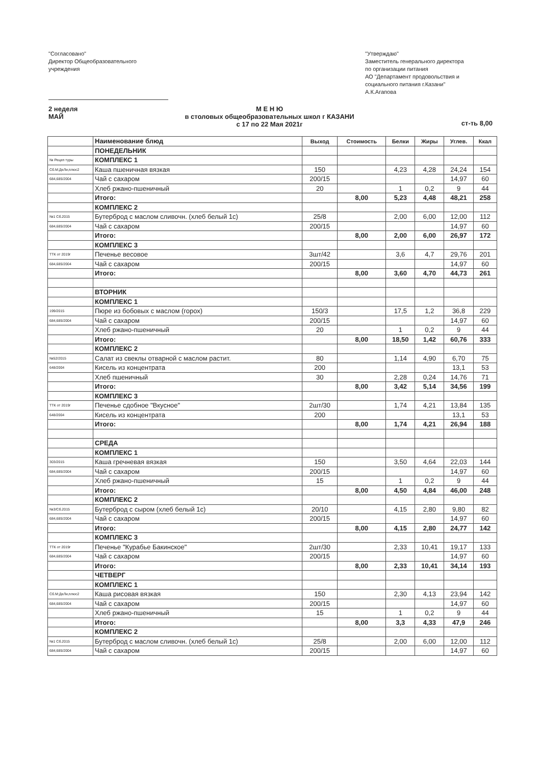"Согласовано"
Директор Общеобразовательного
учреждения
"Утверждаю"
Заместитель генерального директора
по организации питания
АО "Департамент продовольствия и социального питания г.Казани"
А.К.Агапова
2 неделя
МАЙ
М Е Н Ю
в столовых общеобразовательных школ г КАЗАНИ
с 17 по 22 Мая 2021г
ст-ть 8,00
| | Наименование блюд | Выход | Стоимость | Белки | Жиры | Углев. | Ккал |
| | ПОНЕДЕЛЬНИК | | | | | | |
| № Рецеп туры | КОМПЛЕКС 1 | | | | | | |
| Сб.М:ДеЛи,плюс2 | Каша пшеничная вязкая | 150 | | 4,23 | 4,28 | 24,24 | 154 |
| 684,685/2004 | Чай с сахаром | 200/15 | | | | 14,97 | 60 |
| | Хлеб ржано-пшеничный | 20 | | 1 | 0,2 | 9 | 44 |
| | Итого: | | 8,00 | 5,23 | 4,48 | 48,21 | 258 |
| | КОМПЛЕКС 2 | | | | | | |
| №1 Сб.2015 | Бутерброд с маслом сливочн. (хлеб белый 1с) | 25/8 | | 2,00 | 6,00 | 12,00 | 112 |
| 684,685/2004 | Чай с сахаром | 200/15 | | | | 14,97 | 60 |
| | Итого: | | 8,00 | 2,00 | 6,00 | 26,97 | 172 |
| | КОМПЛЕКС 3 | | | | | | |
| ТТК от 2019г | Печенье весовое | 3шт/42 | | 3,6 | 4,7 | 29,76 | 201 |
| 684,685/2004 | Чай с сахаром | 200/15 | | | | 14,97 | 60 |
| | Итого: | | 8,00 | 3,60 | 4,70 | 44,73 | 261 |
| | ВТОРНИК | | | | | | |
| | КОМПЛЕКС 1 | | | | | | |
| 199/2015 | Пюре из бобовых с маслом (горох) | 150/3 | | 17,5 | 1,2 | 36,8 | 229 |
| 684,685/2004 | Чай с сахаром | 200/15 | | | | 14,97 | 60 |
| | Хлеб ржано-пшеничный | 20 | | 1 | 0,2 | 9 | 44 |
| | Итого: | | 8,00 | 18,50 | 1,42 | 60,76 | 333 |
| | КОМПЛЕКС 2 | | | | | | |
| №52/2015 | Салат из свеклы отварной с маслом растит. | 80 | | 1,14 | 4,90 | 6,70 | 75 |
| 648/2004 | Кисель из концентрата | 200 | | | | 13,1 | 53 |
| | Хлеб пшеничный | 30 | | 2,28 | 0,24 | 14,76 | 71 |
| | Итого: | | 8,00 | 3,42 | 5,14 | 34,56 | 199 |
| | КОМПЛЕКС 3 | | | | | | |
| ТТК от 2019г | Печенье сдобное "Вкусное" | 2шт/30 | | 1,74 | 4,21 | 13,84 | 135 |
| 648/2004 | Кисель из концентрата | 200 | | | | 13,1 | 53 |
| | Итого: | | 8,00 | 1,74 | 4,21 | 26,94 | 188 |
| | СРЕДА | | | | | | |
| | КОМПЛЕКС 1 | | | | | | |
| 303/2015 | Каша гречневая вязкая | 150 | | 3,50 | 4,64 | 22,03 | 144 |
| 684,685/2004 | Чай с сахаром | 200/15 | | | | 14,97 | 60 |
| | Хлеб ржано-пшеничный | 15 | | 1 | 0,2 | 9 | 44 |
| | Итого: | | 8,00 | 4,50 | 4,84 | 46,00 | 248 |
| | КОМПЛЕКС 2 | | | | | | |
| №3/Сб.2015 | Бутерброд с сыром (хлеб белый 1с) | 20/10 | | 4,15 | 2,80 | 9,80 | 82 |
| 684,685/2004 | Чай с сахаром | 200/15 | | | | 14,97 | 60 |
| | Итого: | | 8,00 | 4,15 | 2,80 | 24,77 | 142 |
| | КОМПЛЕКС 3 | | | | | | |
| ТТК от 2019г | Печенье "Курабье Бакинское" | 2шт/30 | | 2,33 | 10,41 | 19,17 | 133 |
| 684,685/2004 | Чай с сахаром | 200/15 | | | | 14,97 | 60 |
| | Итого: | | 8,00 | 2,33 | 10,41 | 34,14 | 193 |
| | ЧЕТВЕРГ | | | | | | |
| | КОМПЛЕКС 1 | | | | | | |
| Сб.М:ДеЛи,плюс2 | Каша рисовая вязкая | 150 | | 2,30 | 4,13 | 23,94 | 142 |
| 684,685/2004 | Чай с сахаром | 200/15 | | | | 14,97 | 60 |
| | Хлеб ржано-пшеничный | 15 | | 1 | 0,2 | 9 | 44 |
| | Итого: | | 8,00 | 3,3 | 4,33 | 47,9 | 246 |
| | КОМПЛЕКС 2 | | | | | | |
| №1 Сб.2015 | Бутерброд с маслом сливочн. (хлеб белый 1с) | 25/8 | | 2,00 | 6,00 | 12,00 | 112 |
| 684,685/2004 | Чай с сахаром | 200/15 | | | | 14,97 | 60 |